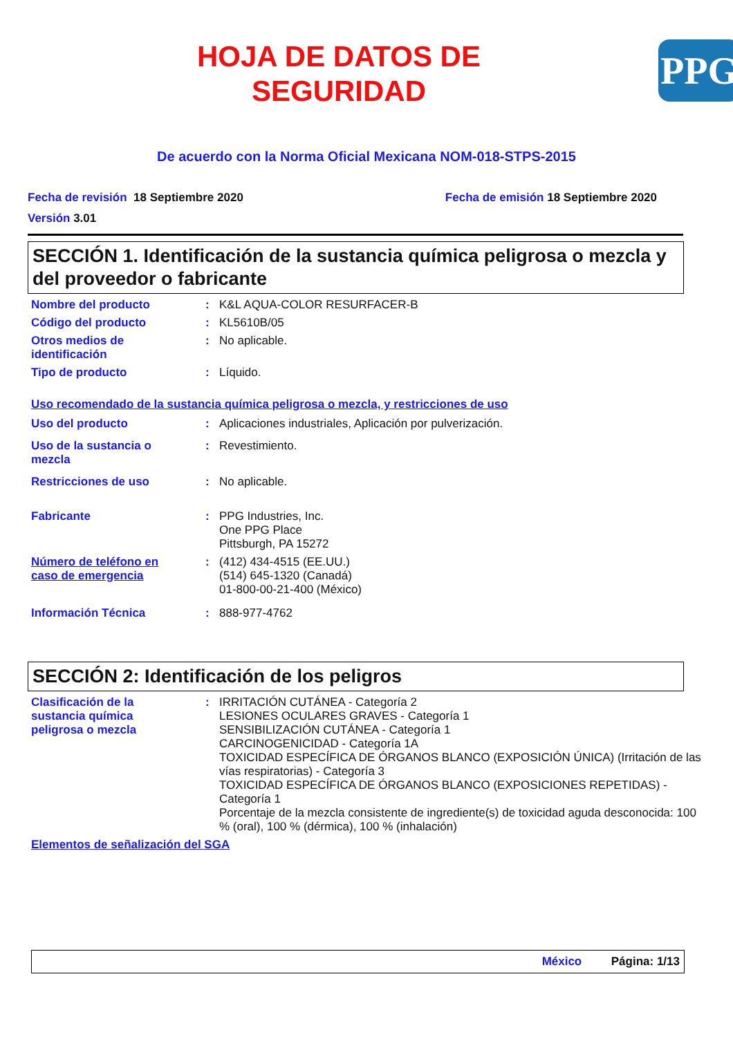HOJA DE DATOS DE
SEGURIDAD
PPG
De acuerdo con la Norma Oficial Mexicana NOM-018-STPS-2015
Fecha de revisión 18 Septiembre 2020 Fecha de emisión 18 Septiembre 2020
Versión 3.01
SECCIÓN 1. Identificación de la sustancia química peligrosa o mezcla y del proveedor o fabricante
Nombre del producto : K&L AQUA-COLOR RESURFACER-B
Código del producto : KL5610B/05
Otros medios de
identificación
: No aplicable.
Tipo de producto : Líquido.
Uso recomendado de la sustancia química peligrosa o mezcla, y restricciones de uso
Uso del producto : Aplicaciones industriales, Aplicación por pulverización.
Uso de la sustancia o
mezcla
: Revestimiento.
Restricciones de uso : No aplicable.
Fabricante : PPG Industries, Inc.
One PPG Place
Pittsburgh, PA 15272
Número de teléfono en
caso de emergencia
: (412) 434-4515 (EE.UU.)
(514) 645-1320 (Canadá)
01-800-00-21-400 (México)
Información Técnica : 888-977-4762
SECCIÓN 2: Identificación de los peligros
Clasificación de la
sustancia química
peligrosa o mezcla
: IRRITACIÓN CUTÁNEA - Categoría 2
LESIONES OCULARES GRAVES - Categoría 1
SENSIBILIZACIÓN CUTÁNEA - Categoría 1
CARCINOGENICIDAD - Categoría 1A
TOXICIDAD ESPECÍFICA DE ÓRGANOS BLANCO (EXPOSICIÓN ÚNICA) (Irritación de las vías respiratorias) - Categoría 3
TOXICIDAD ESPECÍFICA DE ÓRGANOS BLANCO (EXPOSICIONES REPETIDAS) - Categoría 1
Porcentaje de la mezcla consistente de ingrediente(s) de toxicidad aguda desconocida: 100 % (oral), 100 % (dérmica), 100 % (inhalación)
Elementos de señalización del SGA
México Página: 1/13